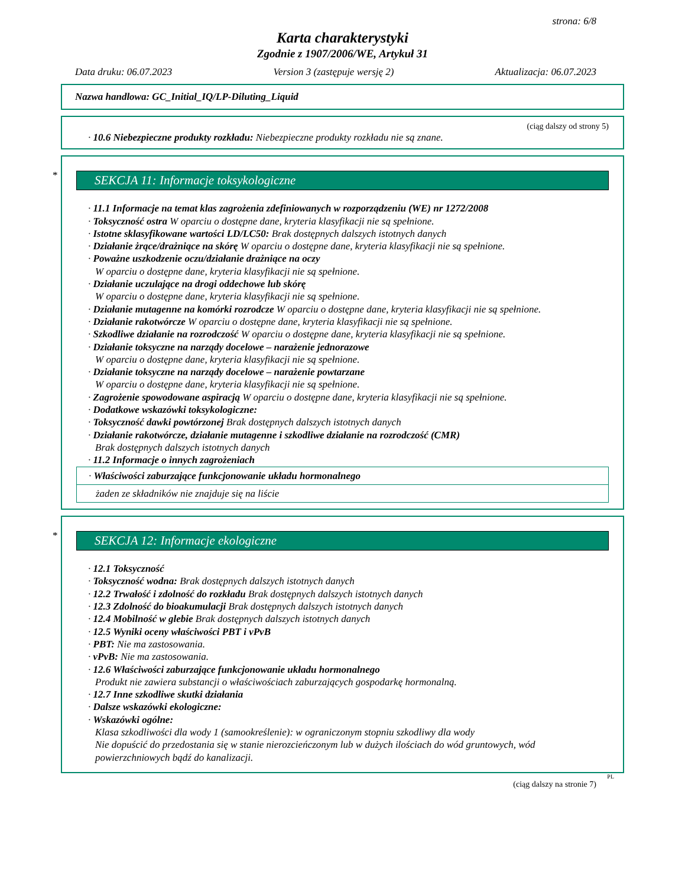strona: 6/8
Karta charakterystyki
Zgodnie z 1907/2006/WE, Artykuł 31
Data druku: 06.07.2023 Version 3 (zastępuje wersję 2) Aktualizacja: 06.07.2023
Nazwa handlowa: GC_Initial_IQ/LP-Diluting_Liquid
(ciąg dalszy od strony 5)
· 10.6 Niebezpieczne produkty rozkładu: Niebezpieczne produkty rozkładu nie są znane.
*
SEKCJA 11: Informacje toksykologiczne
· 11.1 Informacje na temat klas zagrożenia zdefiniowanych w rozporządzeniu (WE) nr 1272/2008
· Toksyczność ostra W oparciu o dostępne dane, kryteria klasyfikacji nie są spełnione.
· Istotne sklasyfikowane wartości LD/LC50: Brak dostępnych dalszych istotnych danych
· Działanie żrące/drażniące na skórę W oparciu o dostępne dane, kryteria klasyfikacji nie są spełnione.
· Poważne uszkodzenie oczu/działanie drażniące na oczy
W oparciu o dostępne dane, kryteria klasyfikacji nie są spełnione.
· Działanie uczulające na drogi oddechowe lub skórę
W oparciu o dostępne dane, kryteria klasyfikacji nie są spełnione.
· Działanie mutagenne na komórki rozrodcze W oparciu o dostępne dane, kryteria klasyfikacji nie są spełnione.
· Działanie rakotwórcze W oparciu o dostępne dane, kryteria klasyfikacji nie są spełnione.
· Szkodliwe działanie na rozrodczość W oparciu o dostępne dane, kryteria klasyfikacji nie są spełnione.
· Działanie toksyczne na narządy docelowe – narażenie jednorazowe
W oparciu o dostępne dane, kryteria klasyfikacji nie są spełnione.
· Działanie toksyczne na narządy docelowe – narażenie powtarzane
W oparciu o dostępne dane, kryteria klasyfikacji nie są spełnione.
· Zagrożenie spowodowane aspiracją W oparciu o dostępne dane, kryteria klasyfikacji nie są spełnione.
· Dodatkowe wskazówki toksykologiczne:
· Toksyczność dawki powtórzonej Brak dostępnych dalszych istotnych danych
· Działanie rakotwórcze, działanie mutagenne i szkodliwe działanie na rozrodczość (CMR)
Brak dostępnych dalszych istotnych danych
· 11.2 Informacje o innych zagrożeniach
· Właściwości zaburzające funkcjonowanie układu hormonalnego
żaden ze składników nie znajduje się na liście
*
SEKCJA 12: Informacje ekologiczne
· 12.1 Toksyczność
· Toksyczność wodna: Brak dostępnych dalszych istotnych danych
· 12.2 Trwałość i zdolność do rozkładu Brak dostępnych dalszych istotnych danych
· 12.3 Zdolność do bioakumulacji Brak dostępnych dalszych istotnych danych
· 12.4 Mobilność w glebie Brak dostępnych dalszych istotnych danych
· 12.5 Wyniki oceny właściwości PBT i vPvB
· PBT: Nie ma zastosowania.
· vPvB: Nie ma zastosowania.
· 12.6 Właściwości zaburzające funkcjonowanie układu hormonalnego
Produkt nie zawiera substancji o właściwościach zaburzających gospodarkę hormonalną.
· 12.7 Inne szkodliwe skutki działania
· Dalsze wskazówki ekologiczne:
· Wskazówki ogólne:
Klasa szkodliwości dla wody 1 (samookreślenie): w ograniczonym stopniu szkodliwy dla wody
Nie dopuścić do przedostania się w stanie nierozcieńczonym lub w dużych ilościach do wód gruntowych, wód powierzchniowych bądź do kanalizacji.
PL
(ciąg dalszy na stronie 7)